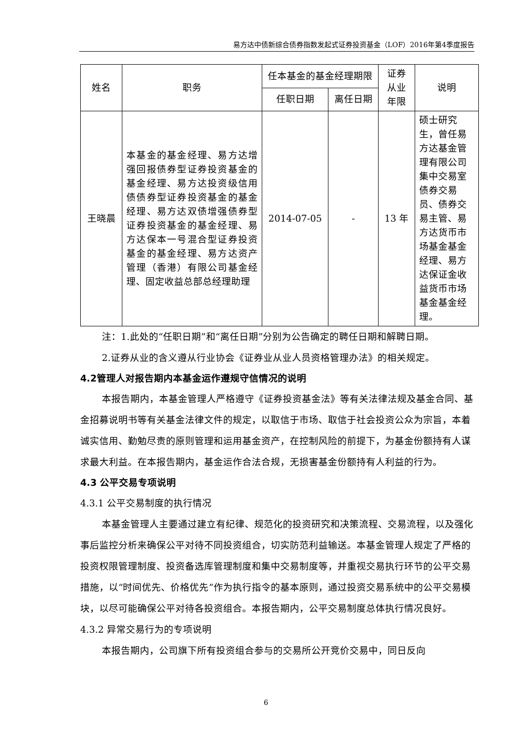易方达中债新综合债券指数发起式证券投资基金（LOF）2016年第4季度报告
| 姓名 | 职务 | 任本基金的基金经理期限 | | 证券从业年限 | 说明 |
| --- | --- | --- | --- | --- | --- |
| | | 任职日期 | 离任日期 | | |
| 王晓晨 | 本基金的基金经理、易方达增强回报债券型证券投资基金的基金经理、易方达投资级信用债债券型证券投资基金的基金经理、易方达双债增强债券型证券投资基金的基金经理、易方达保本一号混合型证券投资基金的基金经理、易方达资产管理（香港）有限公司基金经理、固定收益总部总经理助理 | 2014-07-05 | - | 13 年 | 硕士研究生，曾任易方达基金管理有限公司集中交易室债券交易员、债券交易主管、易方达货币市场基金基金经理、易方达保证金收益货币市场基金基金经理。 |
注：1.此处的“任职日期”和“离任日期”分别为公告确定的聘任日期和解聘日期。
2.证券从业的含义遵从行业协会《证券业从业人员资格管理办法》的相关规定。
4.2管理人对报告期内本基金运作遵规守信情况的说明
本报告期内，本基金管理人严格遵守《证券投资基金法》等有关法律法规及基金合同、基金招募说明书等有关基金法律文件的规定，以取信于市场、取信于社会投资公众为宗旨，本着诚实信用、勤勉尽责的原则管理和运用基金资产，在控制风险的前提下，为基金份额持有人谋求最大利益。在本报告期内，基金运作合法合规，无损害基金份额持有人利益的行为。
4.3 公平交易专项说明
4.3.1 公平交易制度的执行情况
本基金管理人主要通过建立有纪律、规范化的投资研究和决策流程、交易流程，以及强化事后监控分析来确保公平对待不同投资组合，切实防范利益输送。本基金管理人规定了严格的投资权限管理制度、投资备选库管理制度和集中交易制度等，并重视交易执行环节的公平交易措施，以“时间优先、价格优先”作为执行指令的基本原则，通过投资交易系统中的公平交易模块，以尽可能确保公平对待各投资组合。本报告期内，公平交易制度总体执行情况良好。
4.3.2 异常交易行为的专项说明
本报告期内，公司旗下所有投资组合参与的交易所公开竞价交易中，同日反向
6